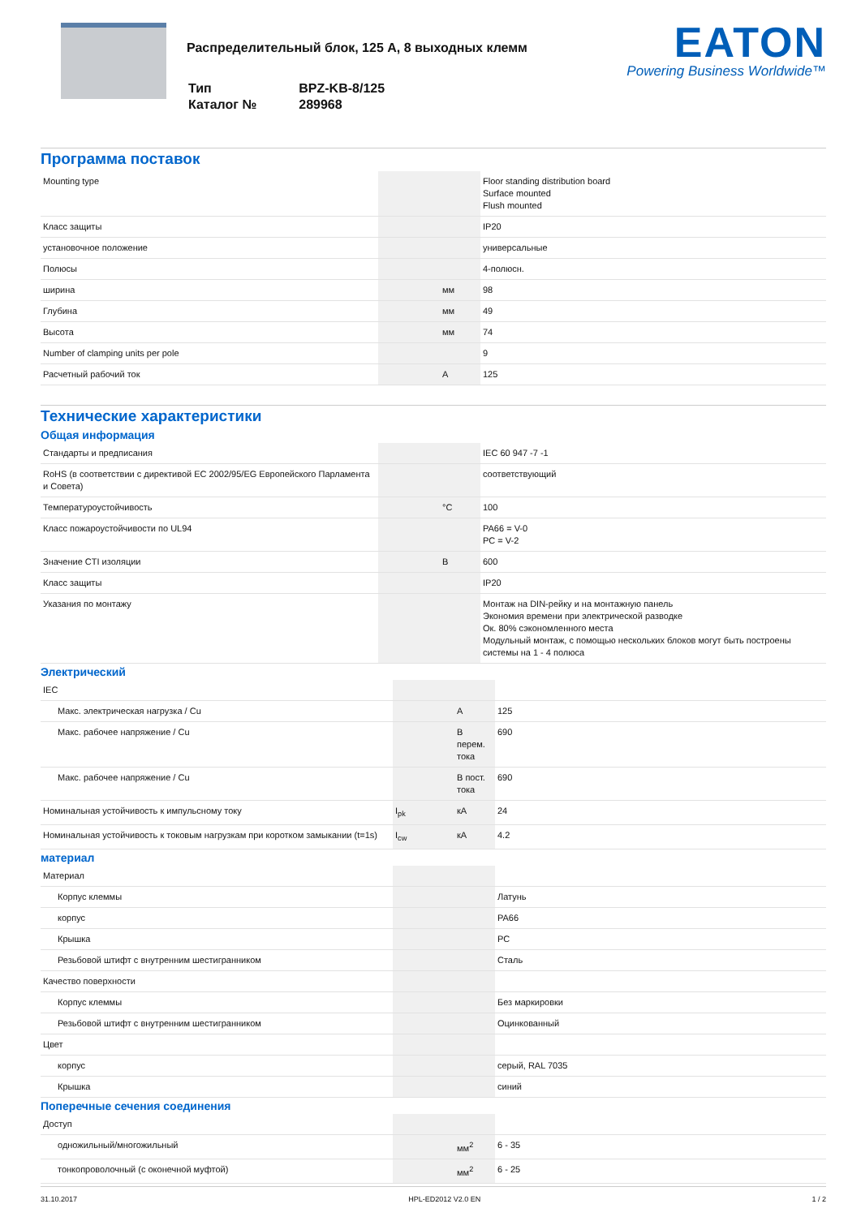Распределительный блок, 125 А, 8 выходных клемм
| Тип | BPZ-KB-8/125 |
| Каталог № | 289968 |
EATON
Powering Business Worldwide™
Программа поставок
| Mounting type | | | Floor standing distribution board Surface mounted Flush mounted |
| Класс защиты | | | IP20 |
| установочное положение | | | универсальные |
| Полюсы | | | 4-полюсн. |
| ширина | | мм | 98 |
| Глубина | | мм | 49 |
| Высота | | мм | 74 |
| Number of clamping units per pole | | | 9 |
| Расчетный рабочий ток | | A | 125 |
Технические характеристики
Общая информация
| Стандарты и предписания | | | IEC 60 947 -7 -1 |
| RoHS (в соответствии с директивой EC 2002/95/EG Европейского Парламента и Совета) | | | соответствующий |
| Температуроустойчивость | | °C | 100 |
| Класс пожароустойчивости по UL94 | | | PA66 = V-0 PC = V-2 |
| Значение CTI изоляции | | В | 600 |
| Класс защиты | | | IP20 |
| Указания по монтажу | | | Монтаж на DIN-рейку и на монтажную панель Экономия времени при электрической разводке Ок. 80% сэкономленного места Модульный монтаж, с помощью нескольких блоков могут быть построены системы на 1 - 4 полюса |
Электрический
| IEC | | | |
| Макс. электрическая нагрузка / Cu | | A | 125 |
| Макс. рабочее напряжение / Cu | | В перем. тока | 690 |
| Макс. рабочее напряжение / Cu | | В пост. тока | 690 |
| Номинальная устойчивость к импульсному току | I<sub>pk</sub> | кА | 24 |
| Номинальная устойчивость к токовым нагрузкам при коротком замыкании (t=1s) | I<sub>cw</sub> | кА | 4.2 |
материал
| Материал | | | |
| Корпус клеммы | | | Латунь |
| корпус | | | PA66 |
| Крышка | | | PC |
| Резьбовой штифт с внутренним шестигранником | | | Сталь |
| Качество поверхности | | | |
| Корпус клеммы | | | Без маркировки |
| Резьбовой штифт с внутренним шестигранником | | | Оцинкованный |
| Цвет | | | |
| корпус | | | серый, RAL 7035 |
| Крышка | | | синий |
Поперечные сечения соединения
| Доступ | | | |
| одножильный/многожильный | | мм<sup>2</sup> | 6 - 35 |
| тонкопроволочный (с оконечной муфтой) | | мм<sup>2</sup> | 6 - 25 |
31.10.2017 HPL-ED2012 V2.0 EN 1 / 2